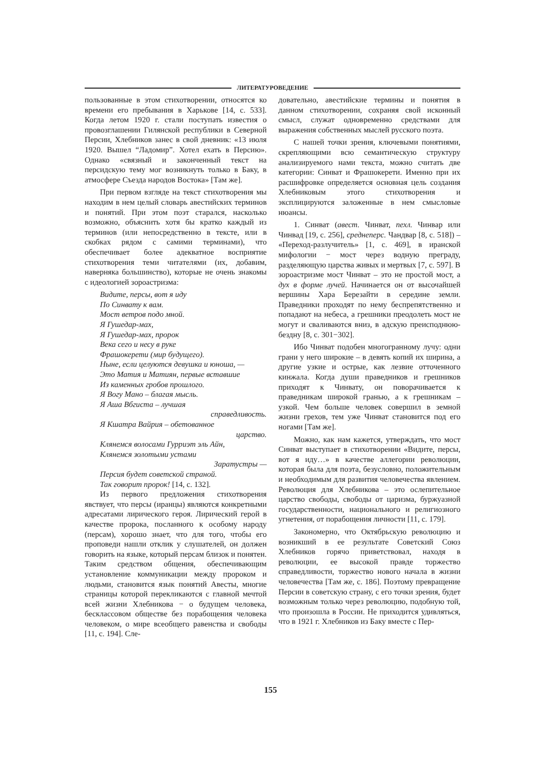ЛИТЕРАТУРОВЕДЕНИЕ
пользованные в этом стихотворении, относятся ко времени его пребывания в Харькове [14, с. 533]. Когда летом 1920 г. стали поступать известия о провозглашении Гилянской республики в Северной Персии, Хлебников занес в свой дневник: «13 июля 1920. Вышел “Ладомир”. Хотел ехать в Персию». Однако «связный и законченный текст на персидскую тему мог возникнуть только в Баку, в атмосфере Съезда народов Востока» [Там же].
При первом взгляде на текст стихотворения мы находим в нем целый словарь авестийских терминов и понятий. При этом поэт старался, насколько возможно, объяснить хотя бы кратко каждый из терминов (или непосредственно в тексте, или в скобках рядом с самими терминами), что обеспечивает более адекватное восприятие стихотворения теми читателями (их, добавим, наверняка большинство), которые не очень знакомы с идеологией зороастризма:
Видите, персы, вот я иду
По Синвату к вам.
Мост ветров подо мной.
Я Гушедар-мах,
Я Гушедар-мах, пророк
Века сего и несу в руке
Фрашокерети (мир будущего).
Ныне, если целуются девушка и юноша, —
Это Матия и Матиян, первые вставшие
Из каменных гробов прошлого.
Я Вогу Мано – благая мысль.
Я Аша Вбгиста – лучшая
справедливость.
Я Кшатра Вайрия – обетованное
царство.
Клянемся волосами Гурриэт эль Айн,
Клянемся золотыми устами
Заратустры —
Персия будет советской страной.
Так говорит пророк! [14, с. 132].
Из первого предложения стихотворения явствует, что персы (иранцы) являются конкретными адресатами лирического героя. Лирический герой в качестве пророка, посланного к особому народу (персам), хорошо знает, что для того, чтобы его проповеди нашли отклик у слушателей, он должен говорить на языке, который персам близок и понятен. Таким средством общения, обеспечивающим установление коммуникации между пророком и людьми, становится язык понятий Авесты, многие страницы которой перекликаются с главной мечтой всей жизни Хлебникова − о будущем человека, бесклассовом обществе без порабощения человека человеком, о мире всеобщего равенства и свободы [11, с. 194]. Сле-
довательно, авестийские термины и понятия в данном стихотворении, сохраняя свой исконный смысл, служат одновременно средствами для выражения собственных мыслей русского поэта.
С нашей точки зрения, ключевыми понятиями, скрепляющими всю семантическую структуру анализируемого нами текста, можно считать две категории: Синват и Фрашокерети. Именно при их расшифровке определяется основная цель создания Хлебниковым этого стихотворения и эксплицируются заложенные в нем смысловые нюансы.
1. Синват (авест. Чинват, пехл. Чинвар или Чинвад [19, с. 256], среднеперс. Чандвар [8, с. 518]) – «Переход-разлучитель» [1, с. 469], в иранской мифологии − мост через водную преграду, разделяющую царства живых и мертвых [7, с. 597]. В зороастризме мост Чинват – это не простой мост, а дух в форме лучей. Начинается он от высочайшей вершины Хара Березайти в середине земли. Праведники проходят по нему беспрепятственно и попадают на небеса, а грешники преодолеть мост не могут и сваливаются вниз, в адскую преисподнюю-бездну [8, с. 301−302].
Ибо Чинват подобен многогранному лучу: одни грани у него широкие – в девять копий их ширина, а другие узкие и острые, как лезвие отточенного кинжала. Когда души праведников и грешников приходят к Чинвату, он поворачивается к праведникам широкой гранью, а к грешникам – узкой. Чем больше человек совершил в земной жизни грехов, тем уже Чинват становится под его ногами [Там же].
Можно, как нам кажется, утверждать, что мост Синват выступает в стихотворении «Видите, персы, вот я иду…» в качестве аллегории революции, которая была для поэта, безусловно, положительным и необходимым для развития человечества явлением. Революция для Хлебникова – это ослепительное царство свободы, свободы от царизма, буржуазной государственности, национального и религиозного угнетения, от порабощения личности [11, с. 179].
Закономерно, что Октябрьскую революцию и возникший в ее результате Советский Союз Хлебников горячо приветствовал, находя в революции, ее высокой правде торжество справедливости, торжество нового начала в жизни человечества [Там же, с. 186]. Поэтому превращение Персии в советскую страну, с его точки зрения, будет возможным только через революцию, подобную той, что произошла в России. Не приходится удивляться, что в 1921 г. Хлебников из Баку вместе с Пер-
155